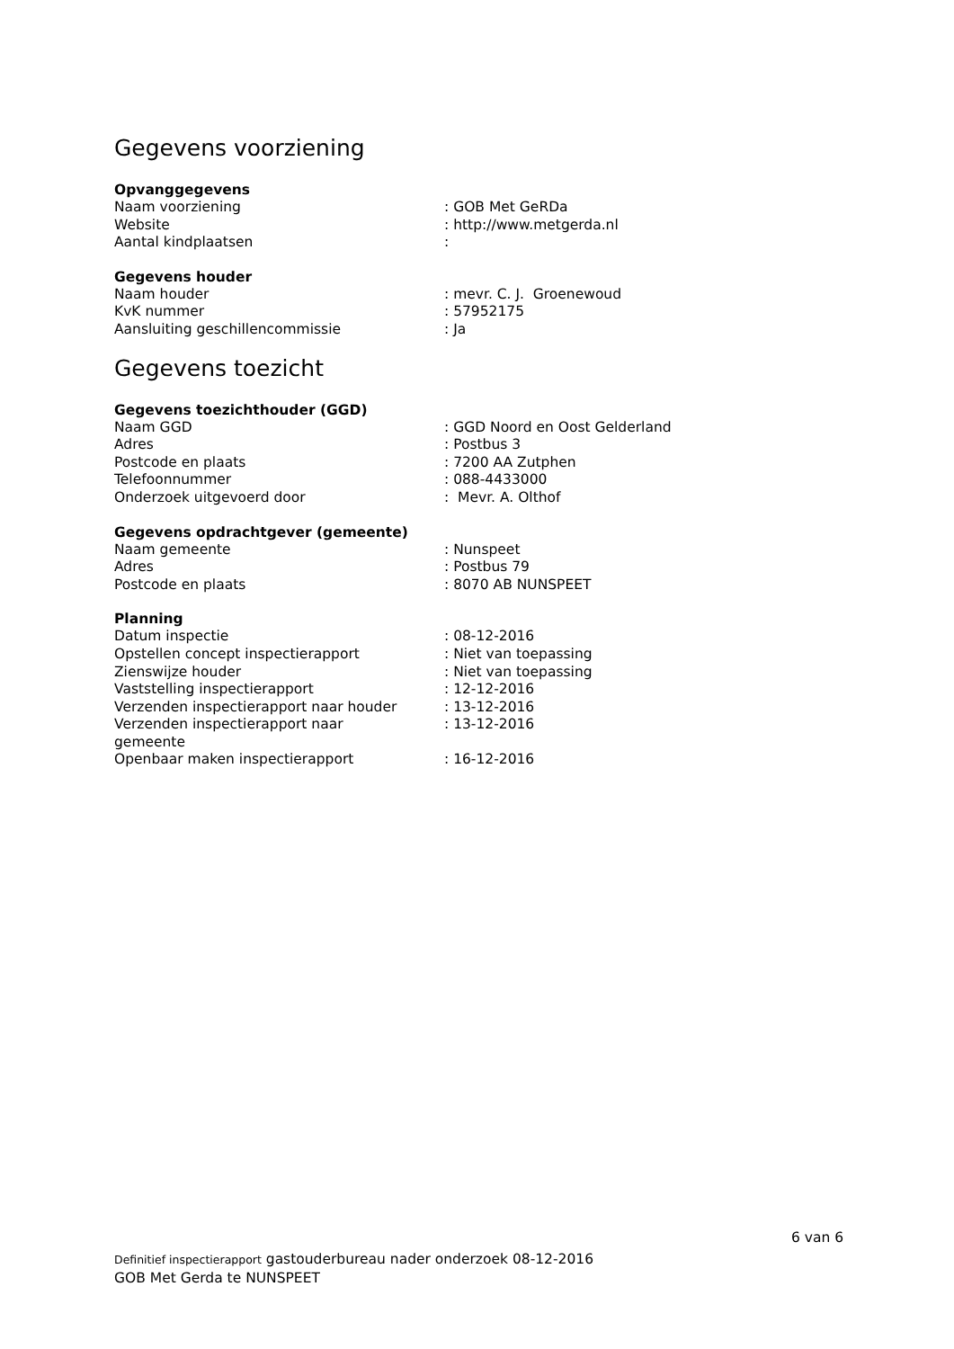Gegevens voorziening
Opvanggegevens
| Naam voorziening | : GOB Met GeRDa |
| Website | : http://www.metgerda.nl |
| Aantal kindplaatsen | : |
Gegevens houder
| Naam houder | : mevr. C. J. Groenewoud |
| KvK nummer | : 57952175 |
| Aansluiting geschillencommissie | : Ja |
Gegevens toezicht
Gegevens toezichthouder (GGD)
| Naam GGD | : GGD Noord en Oost Gelderland |
| Adres | : Postbus 3 |
| Postcode en plaats | : 7200 AA Zutphen |
| Telefoonnummer | : 088-4433000 |
| Onderzoek uitgevoerd door | : Mevr. A. Olthof |
Gegevens opdrachtgever (gemeente)
| Naam gemeente | : Nunspeet |
| Adres | : Postbus 79 |
| Postcode en plaats | : 8070 AB NUNSPEET |
Planning
| Datum inspectie | : 08-12-2016 |
| Opstellen concept inspectierapport | : Niet van toepassing |
| Zienswijze houder | : Niet van toepassing |
| Vaststelling inspectierapport | : 12-12-2016 |
| Verzenden inspectierapport naar houder | : 13-12-2016 |
| Verzenden inspectierapport naar gemeente | : 13-12-2016 |
| Openbaar maken inspectierapport | : 16-12-2016 |
6 van 6
Definitief inspectierapport gastouderbureau nader onderzoek 08-12-2016
GOB Met Gerda te NUNSPEET